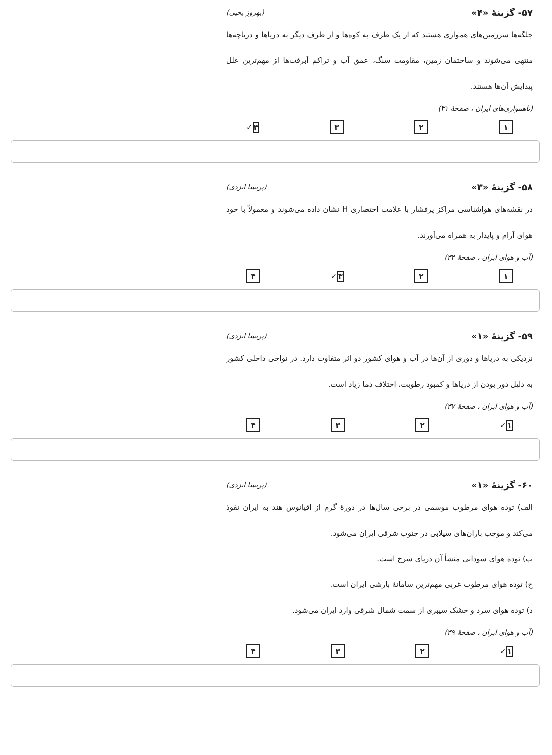۵۷- گزینهٔ «۴» (بهروز یحیی)
جلگه‌ها سرزمین‌های همواری هستند که از یک طرف به کوه‌ها و از طرف دیگر به دریاها و دریاچه‌ها منتهی می‌شوند و ساختمان زمین، مقاومت سنگ، عمق آب و تراکم آبرفت‌ها از مهم‌ترین علل پیدایش آن‌ها هستند.
(ناهمواری‌های ایران ، صفحهٔ ۳۱)
۱ ۲ ۳ ۴✓
۵۸- گزینهٔ «۳» (پریسا ایزدی)
در نقشه‌های هواشناسی مراکز پرفشار با علامت اختصاری H نشان داده می‌شوند و معمولاً با خود هوای آرام و پایدار به همراه می‌آورند.
(آب و هوای ایران ، صفحهٔ ۳۴)
۱ ۲ ۳✓ ۴
۵۹- گزینهٔ «۱» (پریسا ایزدی)
نزدیکی به دریاها و دوری از آن‌ها در آب و هوای کشور دو اثر متفاوت دارد. در نواحی داخلی کشور به دلیل دور بودن از دریاها و کمبود رطوبت، اختلاف دما زیاد است.
(آب و هوای ایران ، صفحهٔ ۳۷)
۱✓ ۲ ۳ ۴
۶۰- گزینهٔ «۱» (پریسا ایزدی)
الف) توده هوای مرطوب موسمی در برخی سال‌ها در دورهٔ گرم از اقیانوس هند به ایران نفوذ می‌کند و موجب باران‌های سیلابی در جنوب شرقی ایران می‌شود.
ب) توده هوای سودانی منشأ آن دریای سرخ است.
ج) توده هوای مرطوب غربی مهم‌ترین سامانهٔ بارشی ایران است.
د) توده هوای سرد و خشک سیبری از سمت شمال شرقی وارد ایران می‌شود.
(آب و هوای ایران ، صفحهٔ ۳۹)
۱✓ ۲ ۳ ۴